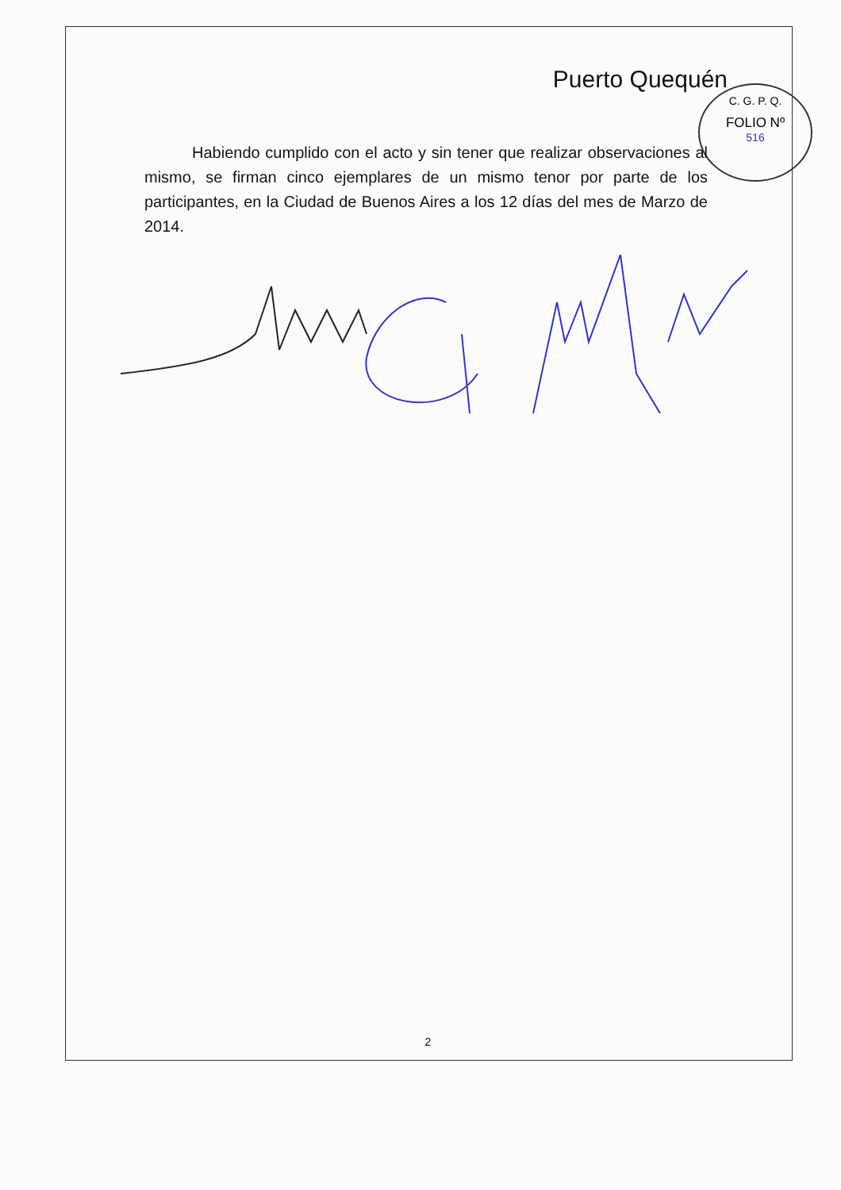C. G. P. Q.
FOLIO Nº
516
Puerto Quequén
Habiendo cumplido con el acto y sin tener que realizar observaciones al mismo, se firman cinco ejemplares de un mismo tenor por parte de los participantes, en la Ciudad de Buenos Aires a los 12 días del mes de Marzo de 2014.
2